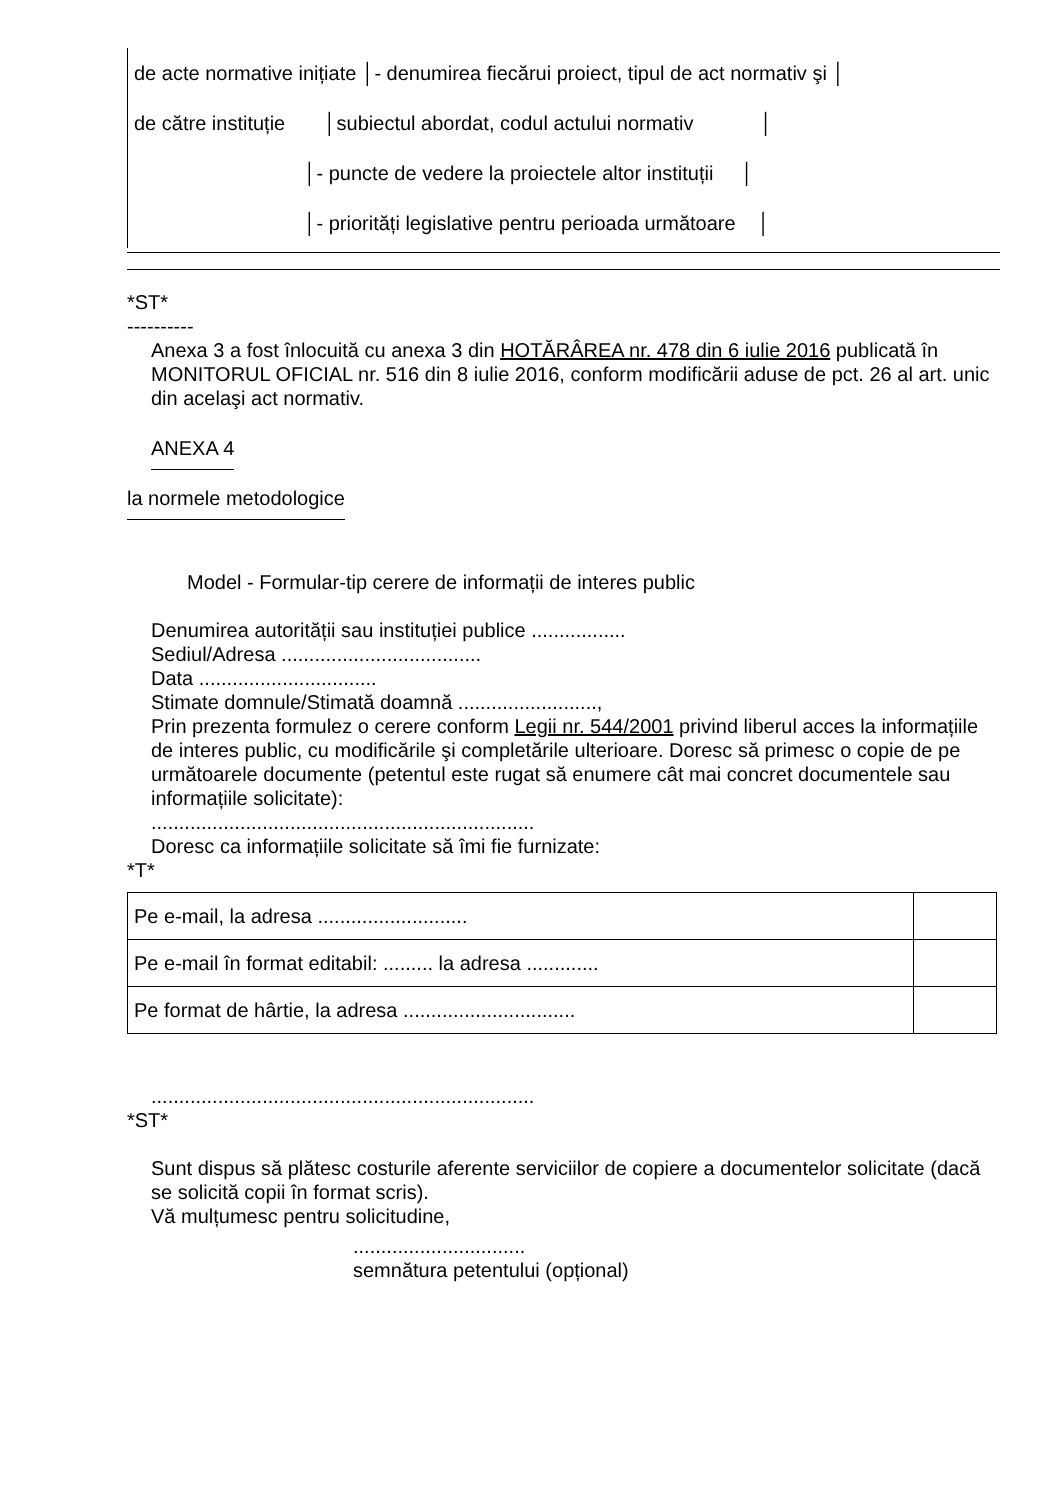de acte normative inițiate │- denumirea fiecărui proiect, tipul de act normativ şi │
de către instituție │subiectul abordat, codul actului normativ │
│- puncte de vedere la proiectele altor instituții │
│- priorități legislative pentru perioada următoare │
*ST*
----------
Anexa 3 a fost înlocuită cu anexa 3 din HOTĂRÂREA nr. 478 din 6 iulie 2016 publicată în MONITORUL OFICIAL nr. 516 din 8 iulie 2016, conform modificării aduse de pct. 26 al art. unic din acelaşi act normativ.
ANEXA 4
la normele metodologice
Model - Formular-tip cerere de informații de interes public
Denumirea autorității sau instituției publice .................
Sediul/Adresa ....................................
Data ................................
Stimate domnule/Stimată doamnă .........................,
Prin prezenta formulez o cerere conform Legii nr. 544/2001 privind liberul acces la informațiile de interes public, cu modificările şi completările ulterioare. Doresc să primesc o copie de pe următoarele documente (petentul este rugat să enumere cât mai concret documentele sau informațiile solicitate):
.....................................................................
Doresc ca informațiile solicitate să îmi fie furnizate:
*T*
| Pe e-mail, la adresa ........................... | |
| Pe e-mail în format editabil: ......... la adresa ............. | |
| Pe format de hârtie, la adresa ............................... | |
.....................................................................
*ST*
Sunt dispus să plătesc costurile aferente serviciilor de copiere a documentelor solicitate (dacă se solicită copii în format scris).
Vă mulțumesc pentru solicitudine,
...............................
semnătura petentului (opțional)